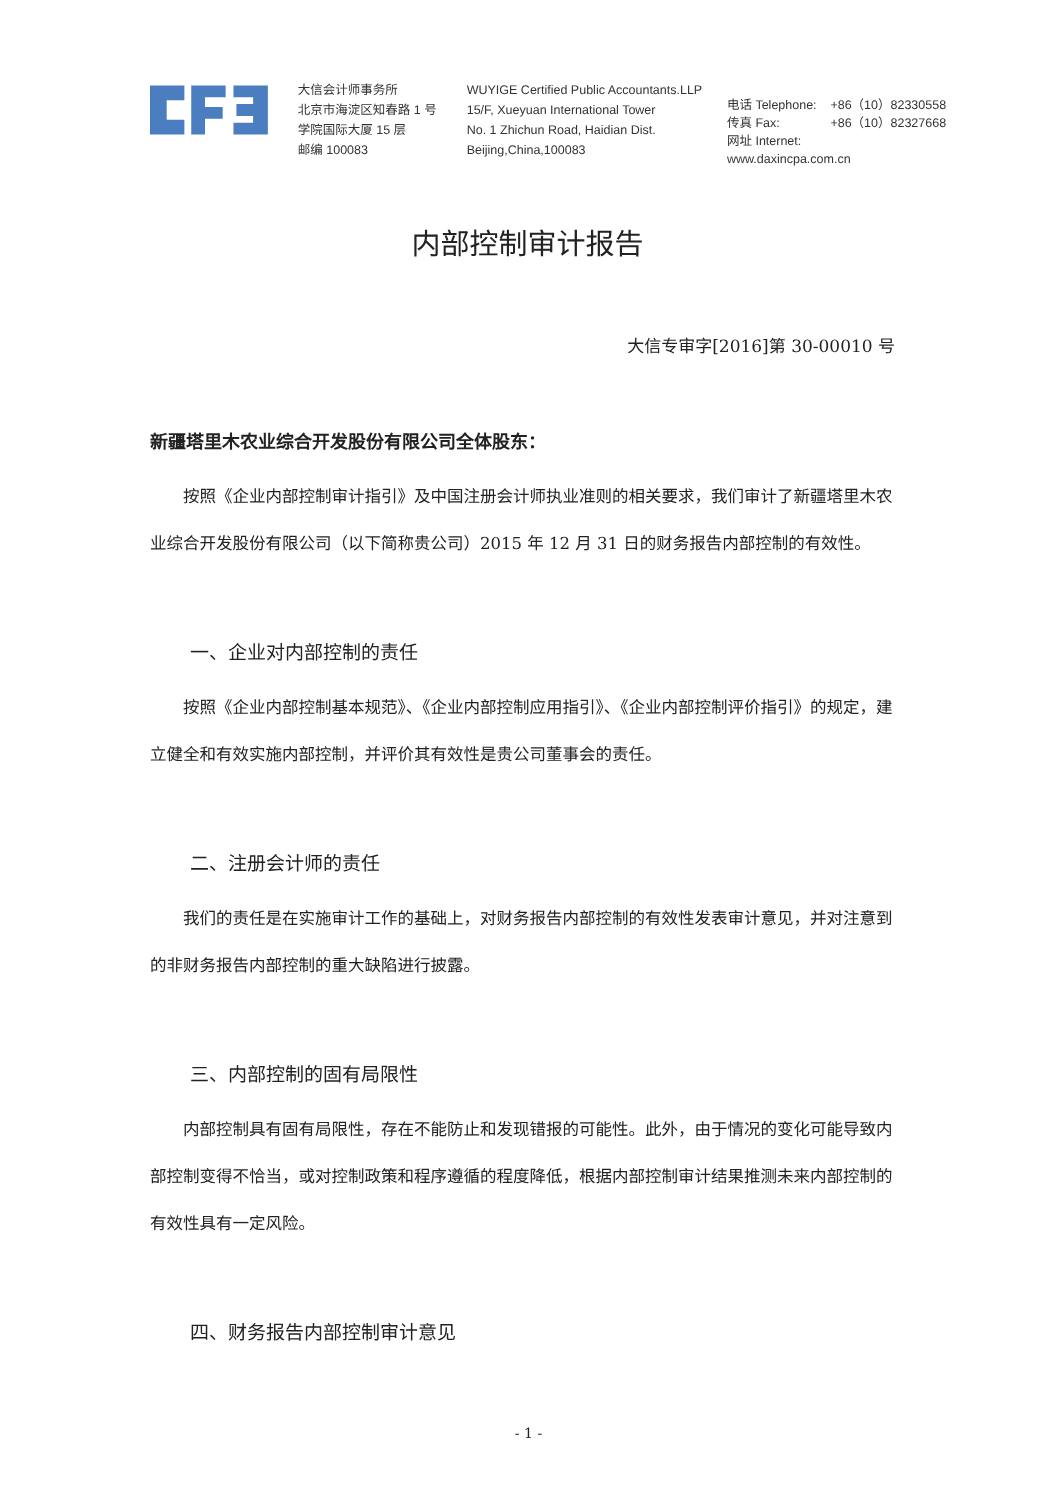大信会计师事务所
北京市海淀区知春路 1 号
学院国际大厦 15 层
邮编 100083
WUYIGE Certified Public Accountants.LLP
15/F, Xueyuan International Tower
No. 1 Zhichun Road, Haidian Dist.
Beijing,China,100083
电话 Telephone: +86（10）82330558
传真 Fax: +86（10）82327668
网址 Internet: www.daxincpa.com.cn
内部控制审计报告
大信专审字[2016]第 30-00010 号
新疆塔里木农业综合开发股份有限公司全体股东：
按照《企业内部控制审计指引》及中国注册会计师执业准则的相关要求，我们审计了新疆塔里木农业综合开发股份有限公司（以下简称贵公司）2015 年 12 月 31 日的财务报告内部控制的有效性。
一、企业对内部控制的责任
按照《企业内部控制基本规范》、《企业内部控制应用指引》、《企业内部控制评价指引》的规定，建立健全和有效实施内部控制，并评价其有效性是贵公司董事会的责任。
二、注册会计师的责任
我们的责任是在实施审计工作的基础上，对财务报告内部控制的有效性发表审计意见，并对注意到的非财务报告内部控制的重大缺陷进行披露。
三、内部控制的固有局限性
内部控制具有固有局限性，存在不能防止和发现错报的可能性。此外，由于情况的变化可能导致内部控制变得不恰当，或对控制政策和程序遵循的程度降低，根据内部控制审计结果推测未来内部控制的有效性具有一定风险。
四、财务报告内部控制审计意见
- 1 -